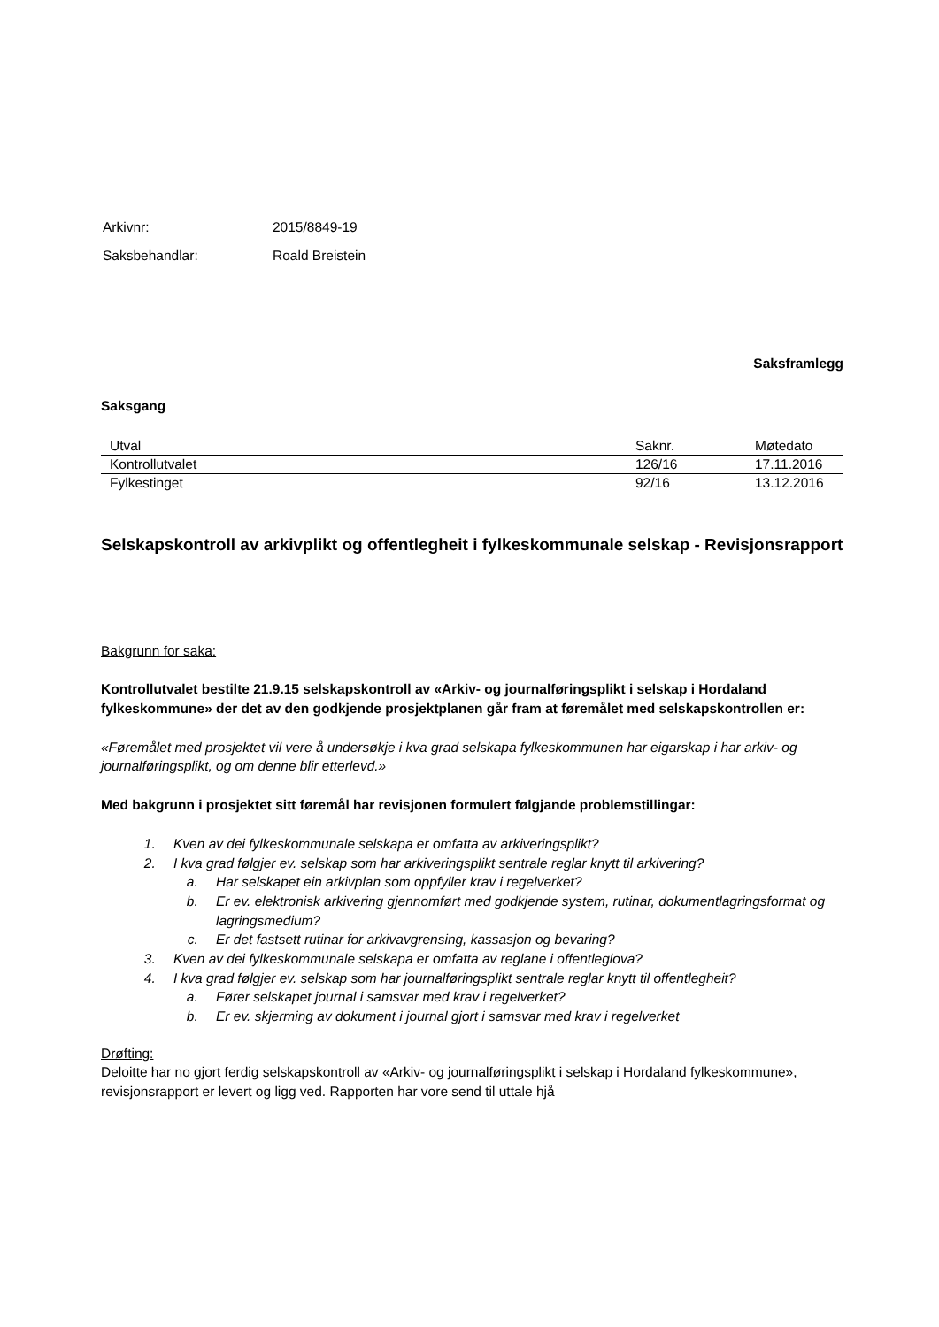| Arkivnr: | 2015/8849-19 |
| Saksbehandlar: | Roald Breistein |
Saksframlegg
Saksgang
| Utval | Saknr. | Møtedato |
| --- | --- | --- |
| Kontrollutvalet | 126/16 | 17.11.2016 |
| Fylkestinget | 92/16 | 13.12.2016 |
Selskapskontroll av arkivplikt og offentlegheit i fylkeskommunale selskap - Revisjonsrapport
Bakgrunn for saka:
Kontrollutvalet bestilte 21.9.15 selskapskontroll av «Arkiv- og journalføringsplikt i selskap i Hordaland fylkeskommune» der det av den godkjende prosjektplanen går fram at føremålet med selskapskontrollen er:
«Føremålet med prosjektet vil vere å undersøkje i kva grad selskapa fylkeskommunen har eigarskap i har arkiv- og journalføringsplikt, og om denne blir etterlevd.»
Med bakgrunn i prosjektet sitt føremål har revisjonen formulert følgjande problemstillingar:
1. Kven av dei fylkeskommunale selskapa er omfatta av arkiveringsplikt?
2. I kva grad følgjer ev. selskap som har arkiveringsplikt sentrale reglar knytt til arkivering?
a. Har selskapet ein arkivplan som oppfyller krav i regelverket?
b. Er ev. elektronisk arkivering gjennomført med godkjende system, rutinar, dokumentlagringsformat og lagringsmedium?
c. Er det fastsett rutinar for arkivavgrensing, kassasjon og bevaring?
3. Kven av dei fylkeskommunale selskapa er omfatta av reglane i offentleglova?
4. I kva grad følgjer ev. selskap som har journalføringsplikt sentrale reglar knytt til offentlegheit?
a. Fører selskapet journal i samsvar med krav i regelverket?
b. Er ev. skjerming av dokument i journal gjort i samsvar med krav i regelverket
Drøfting:
Deloitte har no gjort ferdig selskapskontroll av «Arkiv- og journalføringsplikt i selskap i Hordaland fylkeskommune», revisjonsrapport er levert og ligg ved. Rapporten har vore send til uttale hjå